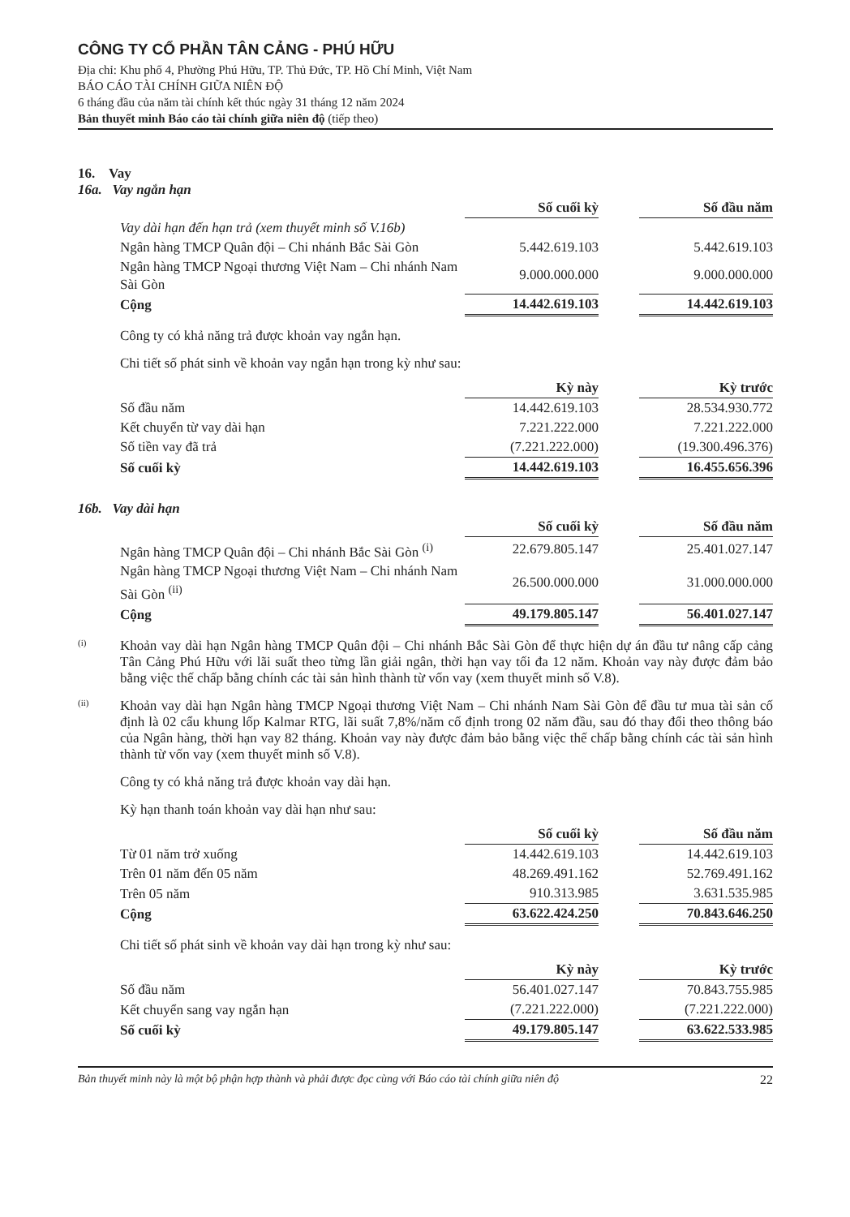CÔNG TY CỔ PHẦN TÂN CẢNG - PHÚ HỮU
Địa chỉ: Khu phố 4, Phường Phú Hữu, TP. Thủ Đức, TP. Hồ Chí Minh, Việt Nam
BÁO CÁO TÀI CHÍNH GIỮA NIÊN ĐỘ
6 tháng đầu của năm tài chính kết thúc ngày 31 tháng 12 năm 2024
Bản thuyết minh Báo cáo tài chính giữa niên độ (tiếp theo)
16. Vay
16a. Vay ngắn hạn
| | Số cuối kỳ | | Số đầu năm |
| Vay dài hạn đến hạn trả (xem thuyết minh số V.16b) | | | |
| Ngân hàng TMCP Quân đội – Chi nhánh Bắc Sài Gòn | 5.442.619.103 | | 5.442.619.103 |
| Ngân hàng TMCP Ngoại thương Việt Nam – Chi nhánh Nam Sài Gòn | 9.000.000.000 | | 9.000.000.000 |
| Cộng | 14.442.619.103 | | 14.442.619.103 |
Công ty có khả năng trả được khoản vay ngắn hạn.
Chi tiết số phát sinh về khoản vay ngắn hạn trong kỳ như sau:
| | Kỳ này | | Kỳ trước |
| Số đầu năm | 14.442.619.103 | | 28.534.930.772 |
| Kết chuyển từ vay dài hạn | 7.221.222.000 | | 7.221.222.000 |
| Số tiền vay đã trả | (7.221.222.000) | | (19.300.496.376) |
| Số cuối kỳ | 14.442.619.103 | | 16.455.656.396 |
16b. Vay dài hạn
| | Số cuối kỳ | | Số đầu năm |
| Ngân hàng TMCP Quân đội – Chi nhánh Bắc Sài Gòn <sup>(i)</sup> | 22.679.805.147 | | 25.401.027.147 |
| Ngân hàng TMCP Ngoại thương Việt Nam – Chi nhánh Nam Sài Gòn <sup>(ii)</sup> | 26.500.000.000 | | 31.000.000.000 |
| Cộng | 49.179.805.147 | | 56.401.027.147 |
(i)
Khoản vay dài hạn Ngân hàng TMCP Quân đội – Chi nhánh Bắc Sài Gòn để thực hiện dự án đầu tư nâng cấp cảng Tân Cảng Phú Hữu với lãi suất theo từng lần giải ngân, thời hạn vay tối đa 12 năm. Khoản vay này được đảm bảo bằng việc thế chấp bằng chính các tài sản hình thành từ vốn vay (xem thuyết minh số V.8).
(ii)
Khoản vay dài hạn Ngân hàng TMCP Ngoại thương Việt Nam – Chi nhánh Nam Sài Gòn để đầu tư mua tài sản cố định là 02 cẩu khung lốp Kalmar RTG, lãi suất 7,8%/năm cố định trong 02 năm đầu, sau đó thay đổi theo thông báo của Ngân hàng, thời hạn vay 82 tháng. Khoản vay này được đảm bảo bằng việc thế chấp bằng chính các tài sản hình thành từ vốn vay (xem thuyết minh số V.8).
Công ty có khả năng trả được khoản vay dài hạn.
Kỳ hạn thanh toán khoản vay dài hạn như sau:
| | Số cuối kỳ | | Số đầu năm |
| Từ 01 năm trở xuống | 14.442.619.103 | | 14.442.619.103 |
| Trên 01 năm đến 05 năm | 48.269.491.162 | | 52.769.491.162 |
| Trên 05 năm | 910.313.985 | | 3.631.535.985 |
| Cộng | 63.622.424.250 | | 70.843.646.250 |
Chi tiết số phát sinh về khoản vay dài hạn trong kỳ như sau:
| | Kỳ này | | Kỳ trước |
| Số đầu năm | 56.401.027.147 | | 70.843.755.985 |
| Kết chuyển sang vay ngắn hạn | (7.221.222.000) | | (7.221.222.000) |
| Số cuối kỳ | 49.179.805.147 | | 63.622.533.985 |
Bản thuyết minh này là một bộ phận hợp thành và phải được đọc cùng với Báo cáo tài chính giữa niên độ 22